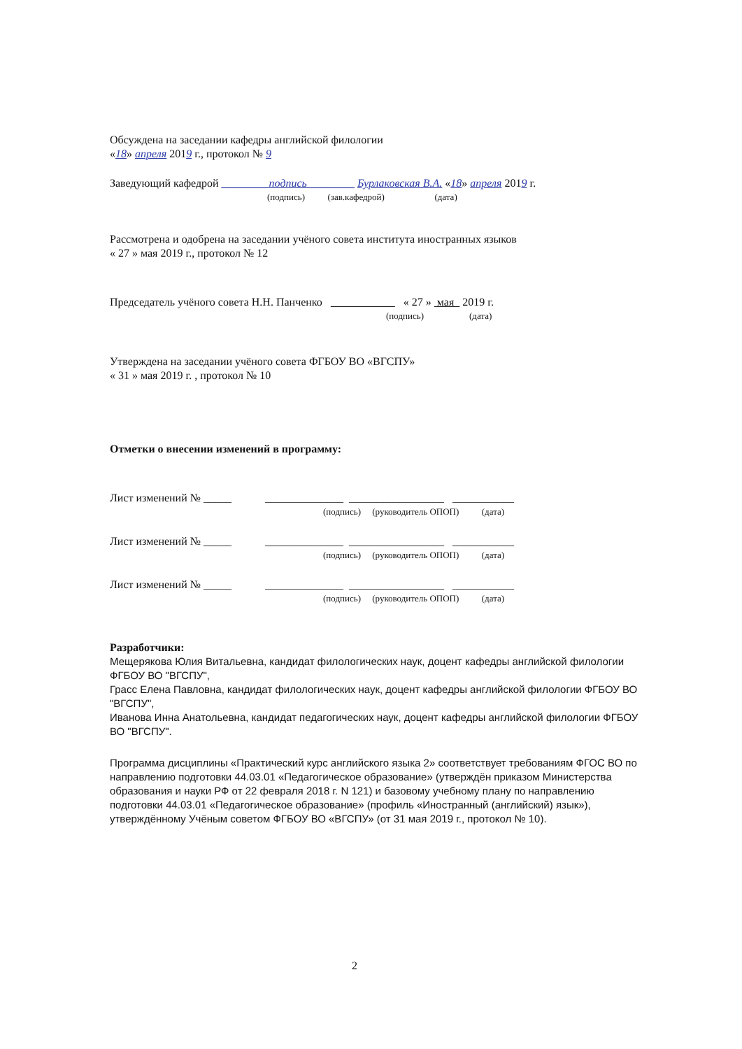Обсуждена на заседании кафедры английской филологии
«18» апреля 2019 г., протокол № 9
Заведующий кафедрой ________ подпись ________ Бурлаковская В.А. «18» апреля 2019 г.
(подпись) (зав.кафедрой) (дата)
Рассмотрена и одобрена на заседании учёного совета института иностранных языков
« 27 » мая 2019 г., протокол № 12
Председатель учёного совета Н.Н. Панченко « 27 » мая 2019 г.
(подпись) (дата)
Утверждена на заседании учёного совета ФГБОУ ВО «ВГСПУ»
« 31 » мая 2019 г. , протокол № 10
Отметки о внесении изменений в программу:
Лист изменений № _____ ______________ _________________ ___________
(подпись) (руководитель ОПОП) (дата)
Лист изменений № _____ ______________ _________________ ___________
(подпись) (руководитель ОПОП) (дата)
Лист изменений № _____ ______________ _________________ ___________
(подпись) (руководитель ОПОП) (дата)
Разработчики:
Мещерякова Юлия Витальевна, кандидат филологических наук, доцент кафедры английской филологии ФГБОУ ВО "ВГСПУ",
Грасс Елена Павловна, кандидат филологических наук, доцент кафедры английской филологии ФГБОУ ВО "ВГСПУ",
Иванова Инна Анатольевна, кандидат педагогических наук, доцент кафедры английской филологии ФГБОУ ВО "ВГСПУ".
Программа дисциплины «Практический курс английского языка 2» соответствует требованиям ФГОС ВО по направлению подготовки 44.03.01 «Педагогическое образование» (утверждён приказом Министерства образования и науки РФ от 22 февраля 2018 г. N 121) и базовому учебному плану по направлению подготовки 44.03.01 «Педагогическое образование» (профиль «Иностранный (английский) язык»), утверждённому Учёным советом ФГБОУ ВО «ВГСПУ» (от 31 мая 2019 г., протокол № 10).
2